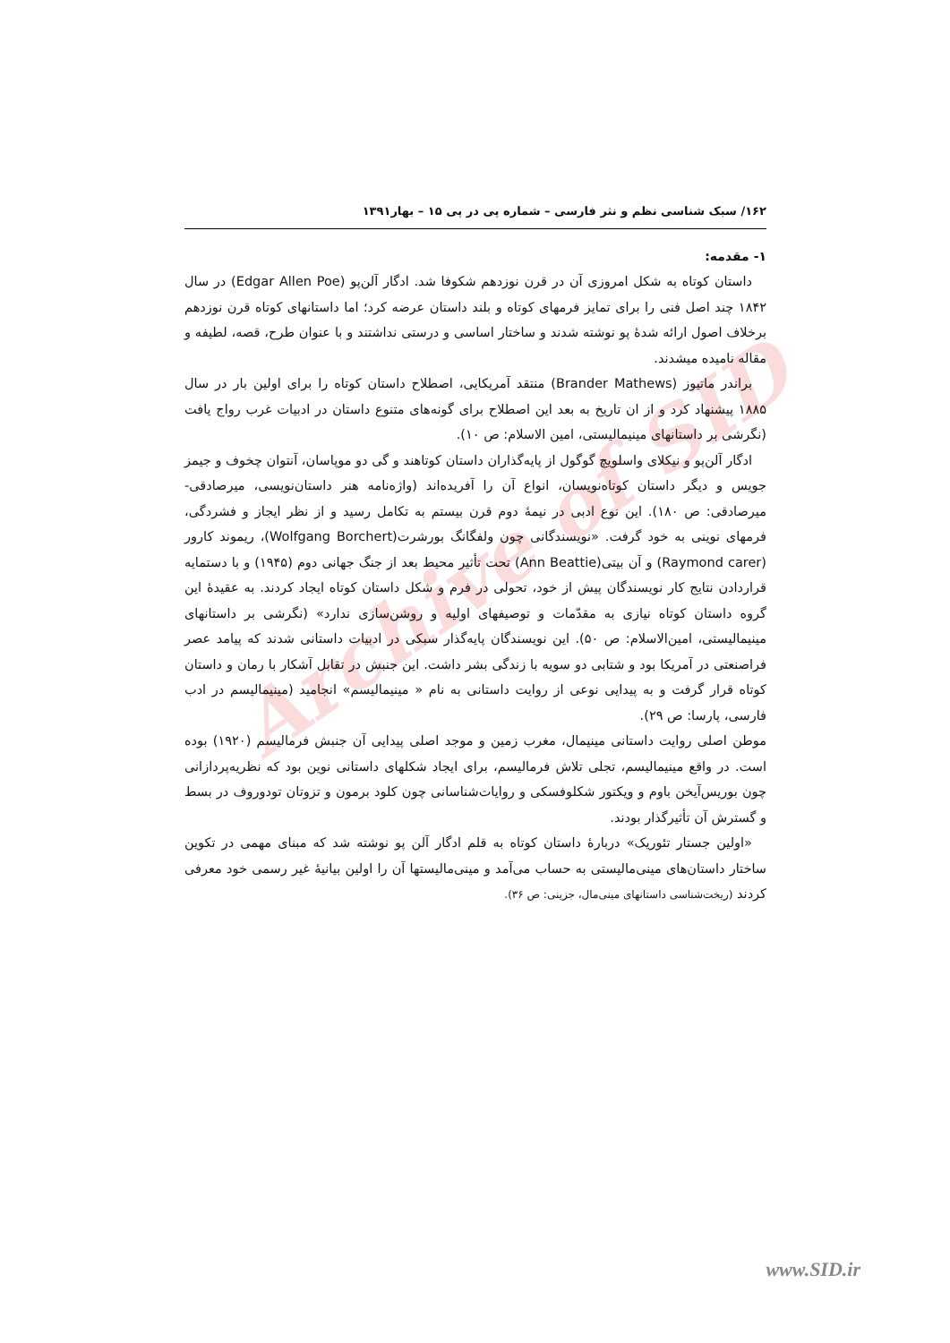Archive of SID
۱۶۲/ سبک شناسی نظم و نثر فارسی – شماره پی در پی ۱۵ – بهار۱۳۹۱
۱- مقدمه:
داستان کوتاه به شکل امروزی آن در قرن نوزدهم شکوفا شد. ادگار آلن‌پو (Edgar Allen Poe) در سال ۱۸۴۲ چند اصل فنی را برای تمایز فرمهای کوتاه و بلند داستان عرضه کرد؛ اما داستانهای کوتاه قرن نوزدهم برخلاف اصول ارائه شدهٔ پو نوشته شدند و ساختار اساسی و درستی نداشتند و با عنوان طرح، قصه، لطیفه و مقاله نامیده میشدند.
براندر ماتیوز (Brander Mathews) منتقد آمریکایی، اصطلاح داستان کوتاه را برای اولین بار در سال ۱۸۸۵ پیشنهاد کرد و از ان تاریخ به بعد این اصطلاح برای گونه‌های متنوع داستان در ادبیات غرب رواج یافت (نگرشی بر داستانهای مینیمالیستی، امین الاسلام: ص ۱۰).
ادگار آلن‌پو و نیکلای واسلویچ گوگول از پایه‌گذاران داستان کوتاهند و گی دو موپاسان، آنتوان چخوف و جیمز جویس و دیگر داستان کوتاه‌نویسان، انواع آن را آفریده‌اند (واژه‌نامه هنر داستان‌نویسی، میرصادقی- میرصادقی: ص ۱۸۰). این نوع ادبی در نیمهٔ دوم قرن بیستم به تکامل رسید و از نظر ایجاز و فشردگی، فرمهای نوینی به خود گرفت. «نویسندگانی چون ولفگانگ بورشرت(Wolfgang Borchert)، ریموند کارور (Raymond carer) و آن بیتی(Ann Beattie) تحت تأثیر محیط بعد از جنگ جهانی دوم (۱۹۴۵) و با دستمایه قراردادن نتایج کار نویسندگان پیش از خود، تحولی در فرم و شکل داستان کوتاه ایجاد کردند. به عقیدهٔ این گروه داستان کوتاه نیازی به مقدّمات و توصیفهای اولیه و روشن‌سازی ندارد» (نگرشی بر داستانهای مینیمالیستی، امین‌الاسلام: ص ۵۰). این نویسندگان پایه‌گذار سبکی در ادبیات داستانی شدند که پیامد عصر فراصنعتی در آمریکا بود و شتابی دو سویه با زندگی بشر داشت. این جنبش در تقابل آشکار با رمان و داستان کوتاه قرار گرفت و به پیدایی نوعی از روایت داستانی به نام « مینیمالیسم» انجامید (مینیمالیسم در ادب فارسی، پارسا: ص ۲۹).
موطن اصلی روایت داستانی مینیمال، مغرب زمین و موجد اصلی پیدایی آن جنبش فرمالیسم (۱۹۲۰) بوده است. در واقع مینیمالیسم، تجلی تلاش فرمالیسم، برای ایجاد شکلهای داستانی نوین بود که نظریه‌پردازانی چون بوریس‌آیخن باوم و ویکتور شکلوفسکی و روایات‌شناسانی چون کلود برمون و تزوتان تودوروف در بسط و گسترش آن تأثیرگذار بودند.
«اولین جستار تئوریک» دربارهٔ داستان کوتاه به قلم ادگار آلن پو نوشته شد که مبنای مهمی در تکوین ساختار داستان‌های مینی‌مالیستی به حساب می‌آمد و مینی‌مالیستها آن را اولین بیانیهٔ غیر رسمی خود معرفی کردند (ریخت‌شناسی داستانهای مینی‌مال، جزینی: ص ۳۶).
www.SID.ir